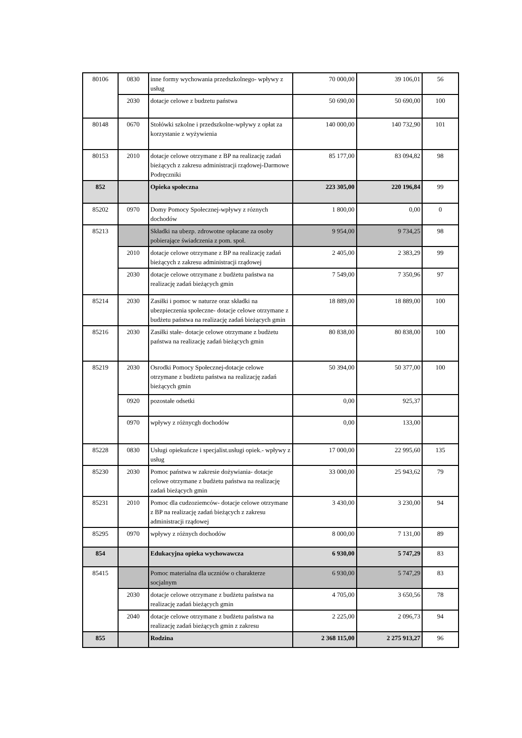| 80106 | 0830 | inne formy wychowania przedszkolnego- wpływy z usług | 70 000,00 | 39 106,01 | 56 |
| | 2030 | dotacje celowe z budzetu państwa | 50 690,00 | 50 690,00 | 100 |
| 80148 | 0670 | Stołówki szkolne i przedszkolne-wpływy z opłat za korzystanie z wyżywienia | 140 000,00 | 140 732,90 | 101 |
| 80153 | 2010 | dotacje celowe otrzymane z BP na realizację zadań bieżących z zakresu administracji rządowej-Darmowe Podręczniki | 85 177,00 | 83 094,82 | 98 |
| 852 | | Opieka społeczna | 223 305,00 | 220 196,84 | 99 |
| 85202 | 0970 | Domy Pomocy Społecznej-wpływy z róznych dochodów | 1 800,00 | 0,00 | 0 |
| 85213 | | Składki na ubezp. zdrowotne opłacane za osoby pobierające świadczenia z pom. społ. | 9 954,00 | 9 734,25 | 98 |
| | 2010 | dotacje celowe otrzymane z BP na realizację zadań bieżących z zakresu administracji rządowej | 2 405,00 | 2 383,29 | 99 |
| | 2030 | dotacje celowe otrzymane z budżetu państwa na realizację zadań bieżących gmin | 7 549,00 | 7 350,96 | 97 |
| 85214 | 2030 | Zasiłki i pomoc w naturze oraz składki na ubezpieczenia społeczne- dotacje celowe otrzymane z budżetu państwa na realizację zadań bieżących gmin | 18 889,00 | 18 889,00 | 100 |
| 85216 | 2030 | Zasiłki stałe- dotacje celowe otrzymane z budżetu państwa na realizację zadań bieżących gmin | 80 838,00 | 80 838,00 | 100 |
| 85219 | 2030 | Osrodki Pomocy Społecznej-dotacje celowe otrzymane z budżetu państwa na realizację zadań bieżących gmin | 50 394,00 | 50 377,00 | 100 |
| | 0920 | pozostałe odsetki | 0,00 | 925,37 | |
| | 0970 | wpływy z różnycgh dochodów | 0,00 | 133,00 | |
| 85228 | 0830 | Usługi opiekuńcze i specjalist.usługi opiek.- wpływy z usług | 17 000,00 | 22 995,60 | 135 |
| 85230 | 2030 | Pomoc państwa w zakresie dożywiania- dotacje celowe otrzymane z budżetu państwa na realizację zadań bieżących gmin | 33 000,00 | 25 943,62 | 79 |
| 85231 | 2010 | Pomoc dla cudzoziemców- dotacje celowe otrzymane z BP na realizację zadań bieżących z zakresu administracji rządowej | 3 430,00 | 3 230,00 | 94 |
| 85295 | 0970 | wpływy z różnych dochodów | 8 000,00 | 7 131,00 | 89 |
| 854 | | Edukacyjna opieka wychowawcza | 6 930,00 | 5 747,29 | 83 |
| 85415 | | Pomoc materialna dla uczniów o charakterze socjalnym | 6 930,00 | 5 747,29 | 83 |
| | 2030 | dotacje celowe otrzymane z budżetu państwa na realizację zadań bieżących gmin | 4 705,00 | 3 650,56 | 78 |
| | 2040 | dotacje celowe otrzymane z budżetu państwa na realizację zadań bieżących gmin z zakresu | 2 225,00 | 2 096,73 | 94 |
| 855 | | Rodzina | 2 368 115,00 | 2 275 913,27 | 96 |